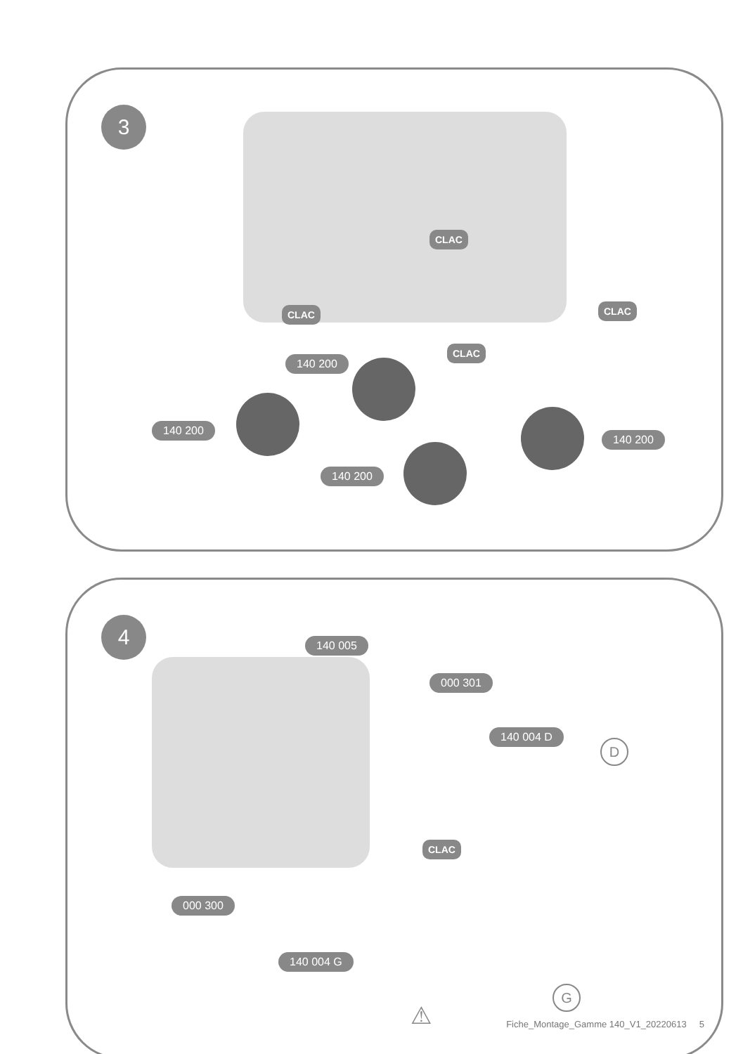3
CLAC
CLAC CLAC
CLAC
140 200
140 200
140 200
140 200
4
140 005
000 301
140 004 D
D
CLAC
000 300
140 004 G
G
⚠
Fiche_Montage_Gamme 140_V1_20220613 5